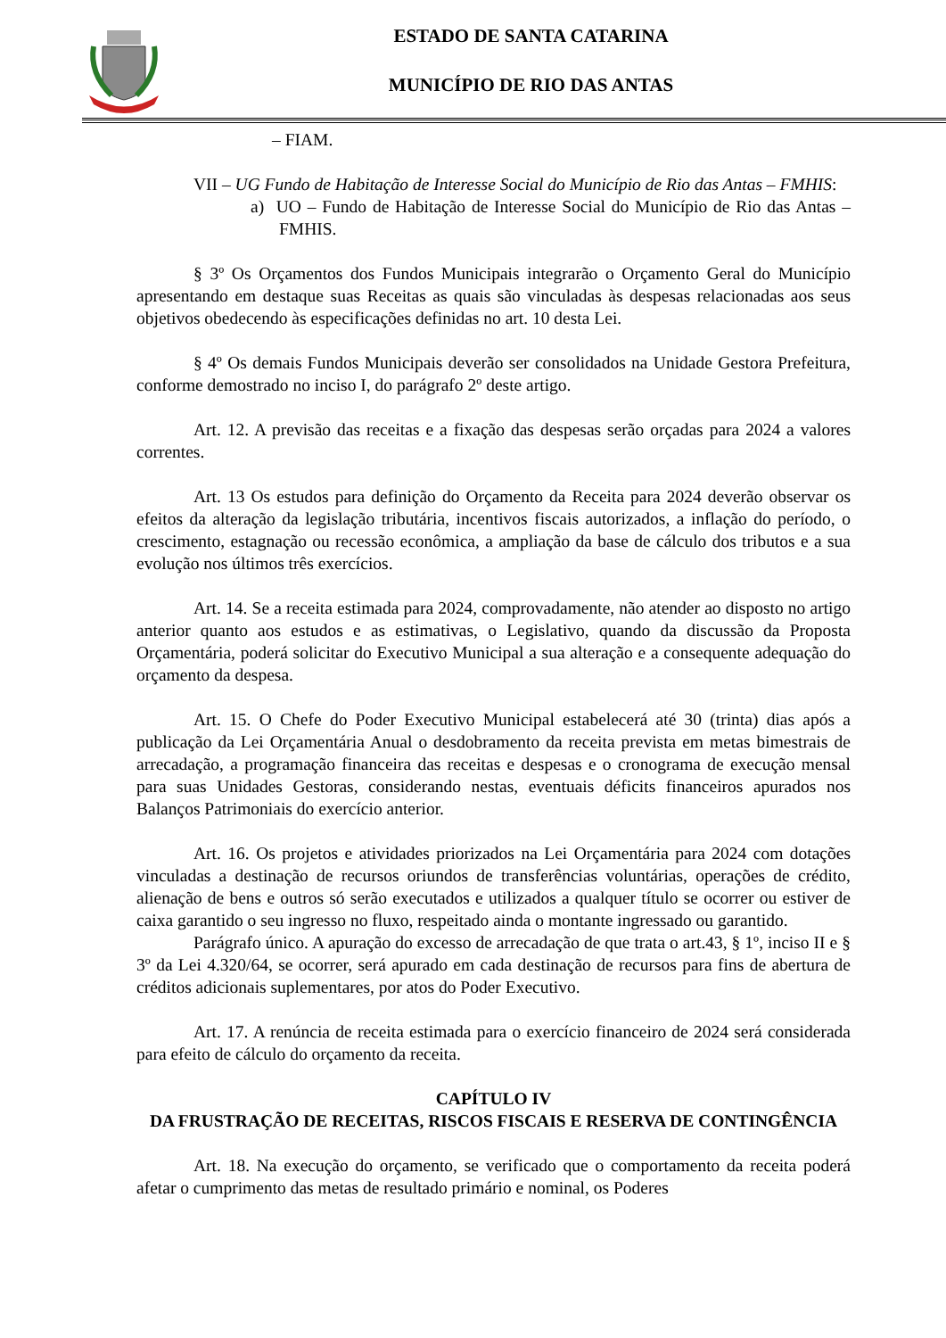ESTADO DE SANTA CATARINA
MUNICÍPIO DE RIO DAS ANTAS
– FIAM.
VII – UG Fundo de Habitação de Interesse Social do Município de Rio das Antas – FMHIS:
a) UO – Fundo de Habitação de Interesse Social do Município de Rio das Antas – FMHIS.
§ 3º Os Orçamentos dos Fundos Municipais integrarão o Orçamento Geral do Município apresentando em destaque suas Receitas as quais são vinculadas às despesas relacionadas aos seus objetivos obedecendo às especificações definidas no art. 10 desta Lei.
§ 4º Os demais Fundos Municipais deverão ser consolidados na Unidade Gestora Prefeitura, conforme demostrado no inciso I, do parágrafo 2º deste artigo.
Art. 12. A previsão das receitas e a fixação das despesas serão orçadas para 2024 a valores correntes.
Art. 13 Os estudos para definição do Orçamento da Receita para 2024 deverão observar os efeitos da alteração da legislação tributária, incentivos fiscais autorizados, a inflação do período, o crescimento, estagnação ou recessão econômica, a ampliação da base de cálculo dos tributos e a sua evolução nos últimos três exercícios.
Art. 14. Se a receita estimada para 2024, comprovadamente, não atender ao disposto no artigo anterior quanto aos estudos e as estimativas, o Legislativo, quando da discussão da Proposta Orçamentária, poderá solicitar do Executivo Municipal a sua alteração e a consequente adequação do orçamento da despesa.
Art. 15. O Chefe do Poder Executivo Municipal estabelecerá até 30 (trinta) dias após a publicação da Lei Orçamentária Anual o desdobramento da receita prevista em metas bimestrais de arrecadação, a programação financeira das receitas e despesas e o cronograma de execução mensal para suas Unidades Gestoras, considerando nestas, eventuais déficits financeiros apurados nos Balanços Patrimoniais do exercício anterior.
Art. 16. Os projetos e atividades priorizados na Lei Orçamentária para 2024 com dotações vinculadas a destinação de recursos oriundos de transferências voluntárias, operações de crédito, alienação de bens e outros só serão executados e utilizados a qualquer título se ocorrer ou estiver de caixa garantido o seu ingresso no fluxo, respeitado ainda o montante ingressado ou garantido.
Parágrafo único. A apuração do excesso de arrecadação de que trata o art.43, § 1º, inciso II e § 3º da Lei 4.320/64, se ocorrer, será apurado em cada destinação de recursos para fins de abertura de créditos adicionais suplementares, por atos do Poder Executivo.
Art. 17. A renúncia de receita estimada para o exercício financeiro de 2024 será considerada para efeito de cálculo do orçamento da receita.
CAPÍTULO IV
DA FRUSTRAÇÃO DE RECEITAS, RISCOS FISCAIS E RESERVA DE CONTINGÊNCIA
Art. 18. Na execução do orçamento, se verificado que o comportamento da receita poderá afetar o cumprimento das metas de resultado primário e nominal, os Poderes